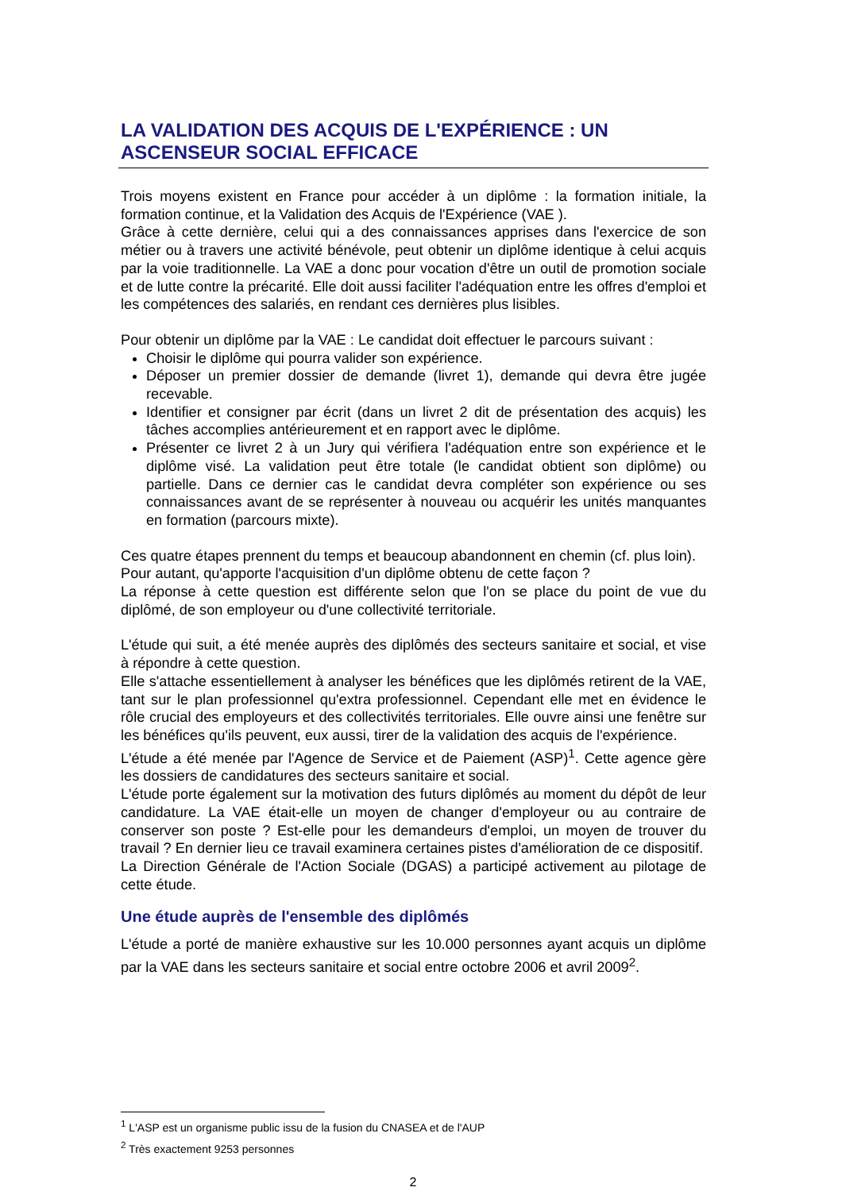LA VALIDATION DES ACQUIS DE L'EXPÉRIENCE : UN ASCENSEUR SOCIAL EFFICACE
Trois moyens existent en France pour accéder à un diplôme : la formation initiale, la formation continue, et la Validation des Acquis de l'Expérience (VAE ).
Grâce à cette dernière, celui qui a des connaissances apprises dans l'exercice de son métier ou à travers une activité bénévole, peut obtenir un diplôme identique à celui acquis par la voie traditionnelle. La VAE a donc pour vocation d'être un outil de promotion sociale et de lutte contre la précarité. Elle doit aussi faciliter l'adéquation entre les offres d'emploi et les compétences des salariés, en rendant ces dernières plus lisibles.
Pour obtenir un diplôme par la VAE : Le candidat doit effectuer le parcours suivant :
Choisir le diplôme qui pourra valider son expérience.
Déposer un premier dossier de demande (livret 1), demande qui devra être jugée recevable.
Identifier et consigner par écrit (dans un livret 2 dit de présentation des acquis) les tâches accomplies antérieurement et en rapport avec le diplôme.
Présenter ce livret 2 à un Jury qui vérifiera l'adéquation entre son expérience et le diplôme visé. La validation peut être totale (le candidat obtient son diplôme) ou partielle. Dans ce dernier cas le candidat devra compléter son expérience ou ses connaissances avant de se représenter à nouveau ou acquérir les unités manquantes en formation (parcours mixte).
Ces quatre étapes prennent du temps et beaucoup abandonnent en chemin (cf. plus loin).
Pour autant, qu'apporte l'acquisition d'un diplôme obtenu de cette façon ?
La réponse à cette question est différente selon que l'on se place du point de vue du diplômé, de son employeur ou d'une collectivité territoriale.
L'étude qui suit, a été menée auprès des diplômés des secteurs sanitaire et social, et vise à répondre à cette question.
Elle s'attache essentiellement à analyser les bénéfices que les diplômés retirent de la VAE, tant sur le plan professionnel qu'extra professionnel. Cependant elle met en évidence le rôle crucial des employeurs et des collectivités territoriales. Elle ouvre ainsi une fenêtre sur les bénéfices qu'ils peuvent, eux aussi, tirer de la validation des acquis de l'expérience.
L'étude a été menée par l'Agence de Service et de Paiement (ASP)<sup>1</sup>. Cette agence gère les dossiers de candidatures des secteurs sanitaire et social.
L'étude porte également sur la motivation des futurs diplômés au moment du dépôt de leur candidature. La VAE était-elle un moyen de changer d'employeur ou au contraire de conserver son poste ? Est-elle pour les demandeurs d'emploi, un moyen de trouver du travail ? En dernier lieu ce travail examinera certaines pistes d'amélioration de ce dispositif.
La Direction Générale de l'Action Sociale (DGAS) a participé activement au pilotage de cette étude.
Une étude auprès de l'ensemble des diplômés
L'étude a porté de manière exhaustive sur les 10.000 personnes ayant acquis un diplôme par la VAE dans les secteurs sanitaire et social entre octobre 2006 et avril 2009<sup>2</sup>.
<sup>1</sup> L'ASP est un organisme public issu de la fusion du CNASEA et de l'AUP
<sup>2</sup> Très exactement 9253 personnes
2